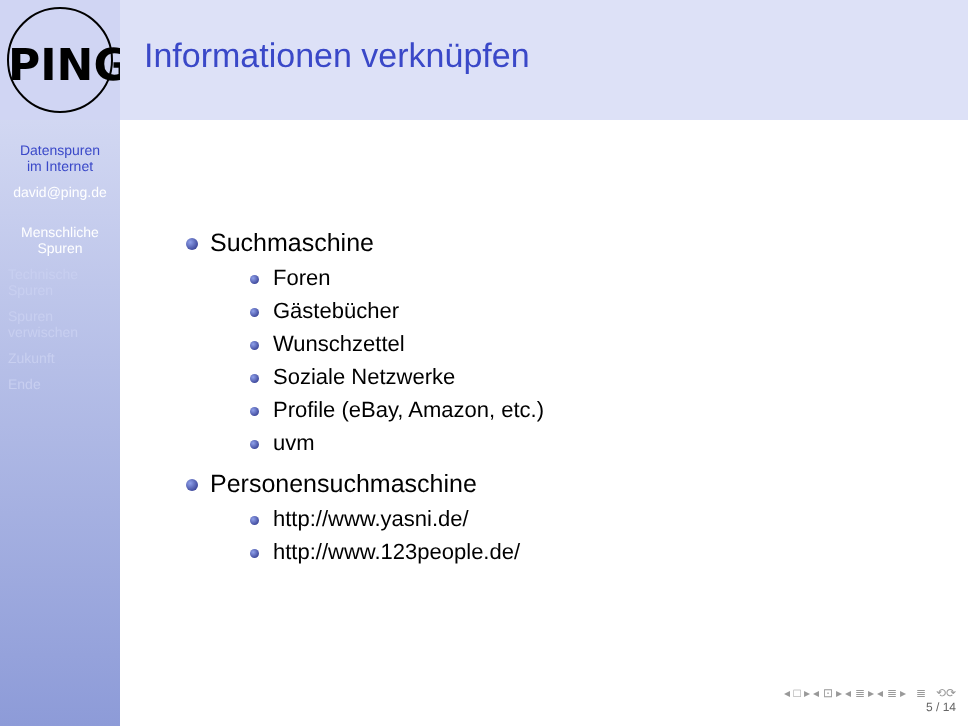PING
Informationen verknüpfen
Datenspuren
im Internet
david@ping.de
Menschliche
Spuren
Technische
Spuren
Spuren
verwischen
Zukunft
Ende
Suchmaschine
Foren
Gästebücher
Wunschzettel
Soziale Netzwerke
Profile (eBay, Amazon, etc.)
uvm
Personensuchmaschine
http://www.yasni.de/
http://www.123people.de/
◂ □ ▸ ◂ ⊡ ▸ ◂ ≣ ▸ ◂ ≣ ▸ ≣ ⟲⟳
5 / 14